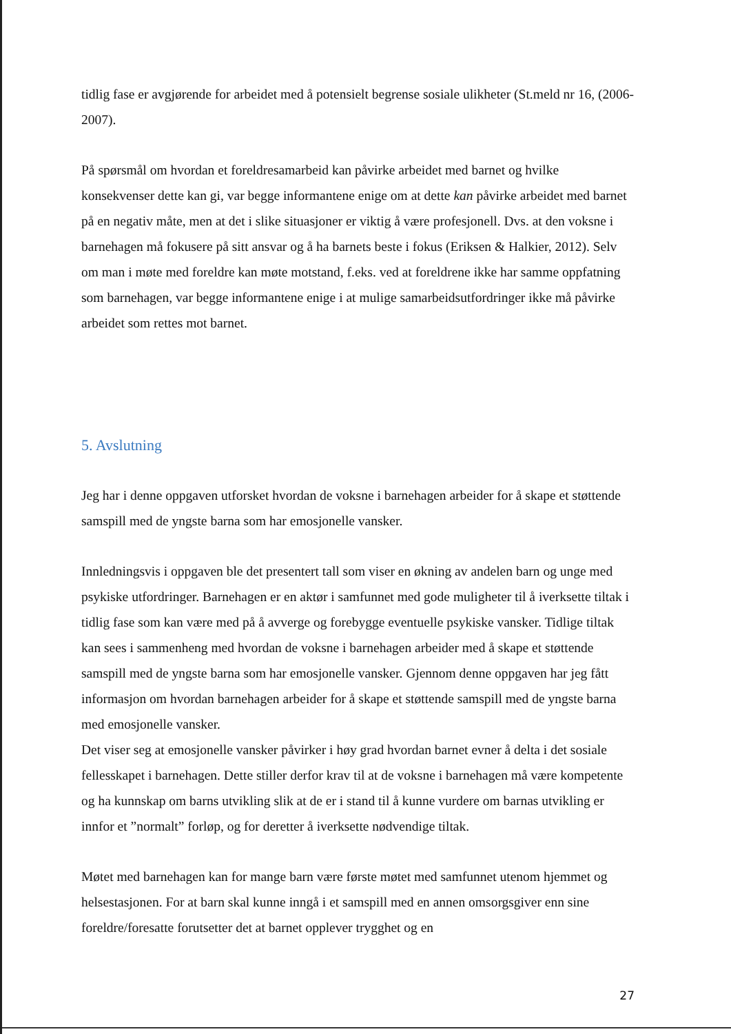tidlig fase er avgjørende for arbeidet med å potensielt begrense sosiale ulikheter (St.meld nr 16, (2006-2007).
På spørsmål om hvordan et foreldresamarbeid kan påvirke arbeidet med barnet og hvilke konsekvenser dette kan gi, var begge informantene enige om at dette kan påvirke arbeidet med barnet på en negativ måte, men at det i slike situasjoner er viktig å være profesjonell. Dvs. at den voksne i barnehagen må fokusere på sitt ansvar og å ha barnets beste i fokus (Eriksen & Halkier, 2012). Selv om man i møte med foreldre kan møte motstand, f.eks. ved at foreldrene ikke har samme oppfatning som barnehagen, var begge informantene enige i at mulige samarbeidsutfordringer ikke må påvirke arbeidet som rettes mot barnet.
5. Avslutning
Jeg har i denne oppgaven utforsket hvordan de voksne i barnehagen arbeider for å skape et støttende samspill med de yngste barna som har emosjonelle vansker.
Innledningsvis i oppgaven ble det presentert tall som viser en økning av andelen barn og unge med psykiske utfordringer. Barnehagen er en aktør i samfunnet med gode muligheter til å iverksette tiltak i tidlig fase som kan være med på å avverge og forebygge eventuelle psykiske vansker. Tidlige tiltak kan sees i sammenheng med hvordan de voksne i barnehagen arbeider med å skape et støttende samspill med de yngste barna som har emosjonelle vansker. Gjennom denne oppgaven har jeg fått informasjon om hvordan barnehagen arbeider for å skape et støttende samspill med de yngste barna med emosjonelle vansker.
Det viser seg at emosjonelle vansker påvirker i høy grad hvordan barnet evner å delta i det sosiale fellesskapet i barnehagen. Dette stiller derfor krav til at de voksne i barnehagen må være kompetente og ha kunnskap om barns utvikling slik at de er i stand til å kunne vurdere om barnas utvikling er innfor et ”normalt” forløp, og for deretter å iverksette nødvendige tiltak.
Møtet med barnehagen kan for mange barn være første møtet med samfunnet utenom hjemmet og helsestasjonen. For at barn skal kunne inngå i et samspill med en annen omsorgsgiver enn sine foreldre/foresatte forutsetter det at barnet opplever trygghet og en
27